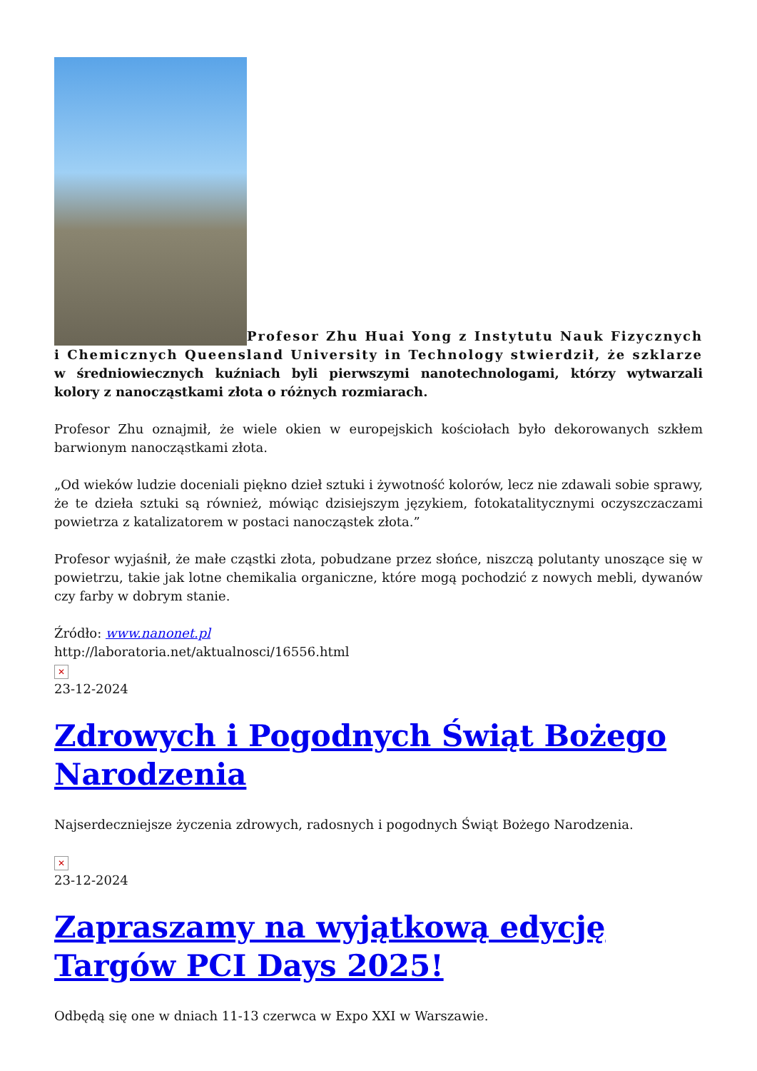Profesor Zhu Huai Yong z Instytutu Nauk Fizycznych i Chemicznych Queensland University in Technology stwierdził, że szklarze w średniowiecznych kuźniach byli pierwszymi nanotechnologami, którzy wytwarzali kolory z nanocząstkami złota o różnych rozmiarach.
Profesor Zhu oznajmił, że wiele okien w europejskich kościołach było dekorowanych szkłem barwionym nanocząstkami złota.
„Od wieków ludzie doceniali piękno dzieł sztuki i żywotność kolorów, lecz nie zdawali sobie sprawy, że te dzieła sztuki są również, mówiąc dzisiejszym językiem, fotokatalitycznymi oczyszczaczami powietrza z katalizatorem w postaci nanocząstek złota.”
Profesor wyjaśnił, że małe cząstki złota, pobudzane przez słońce, niszczą polutanty unoszące się w powietrzu, takie jak lotne chemikalia organiczne, które mogą pochodzić z nowych mebli, dywanów czy farby w dobrym stanie.
Źródło: www.nanonet.pl
http://laboratoria.net/aktualnosci/16556.html
✕
23-12-2024
Zdrowych i Pogodnych Świąt Bożego Narodzenia
Najserdeczniejsze życzenia zdrowych, radosnych i pogodnych Świąt Bożego Narodzenia.
✕
23-12-2024
Zapraszamy na wyjątkową edycję Targów PCI Days 2025!
Odbędą się one w dniach 11-13 czerwca w Expo XXI w Warszawie.